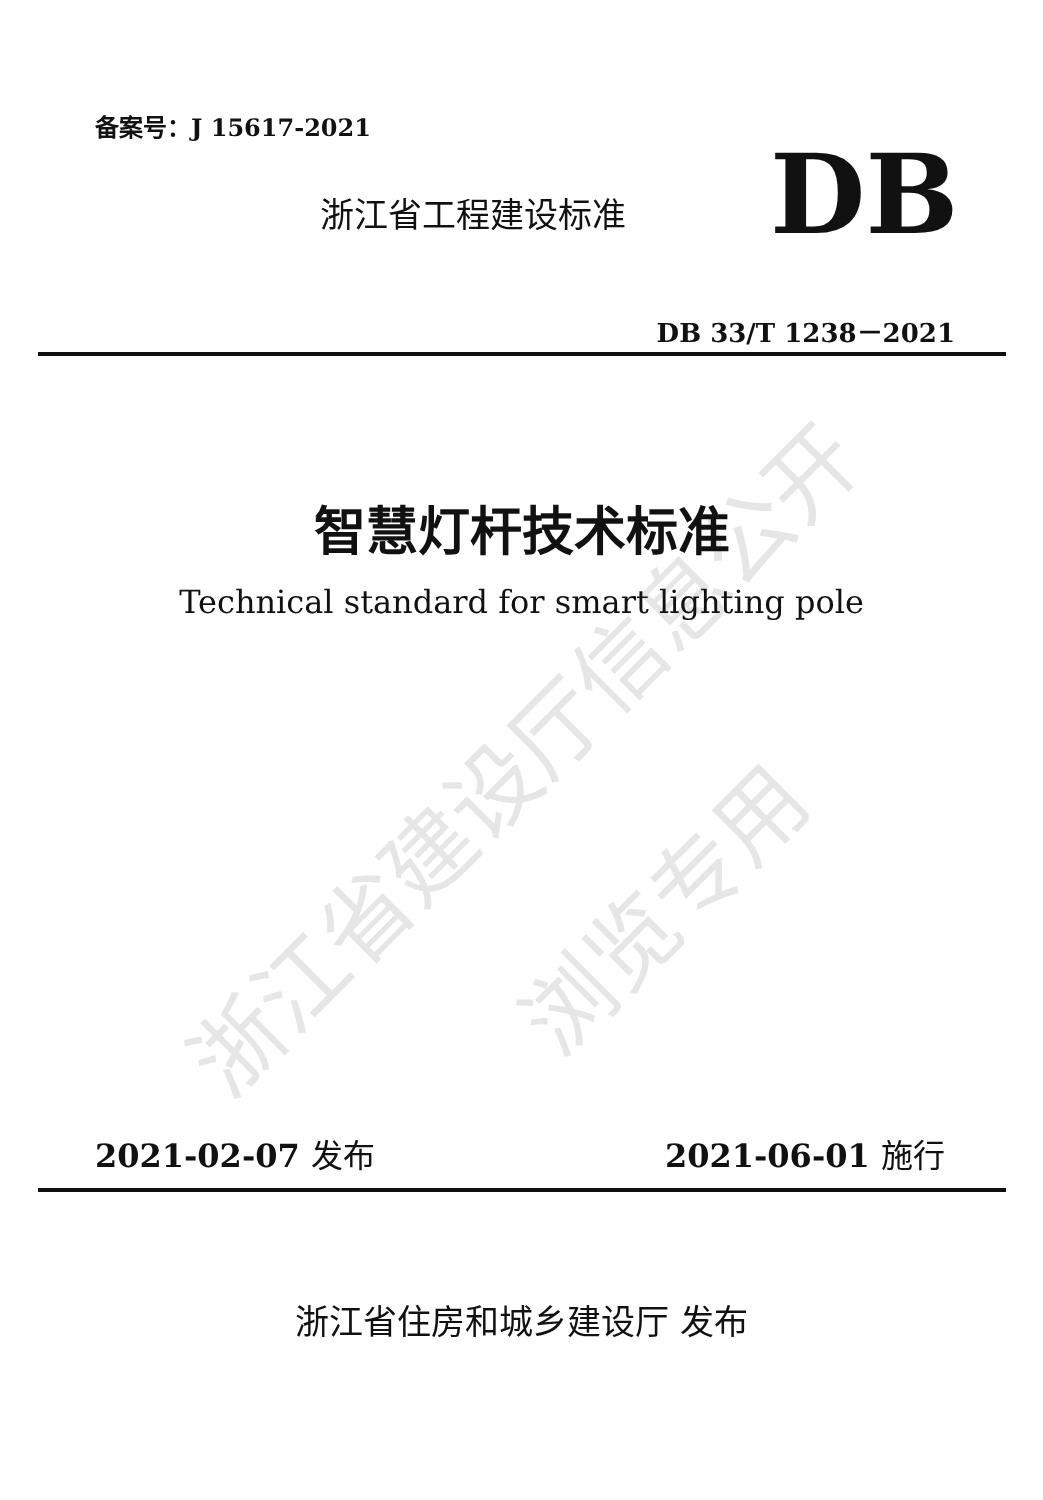浙江省建设厅信息公开
浏览专用
备案号：J 15617-2021
浙江省工程建设标准 DB
DB 33/T 1238－2021
智慧灯杆技术标准
Technical standard for smart lighting pole
2021-02-07 发布 2021-06-01 施行
浙江省住房和城乡建设厅 发布